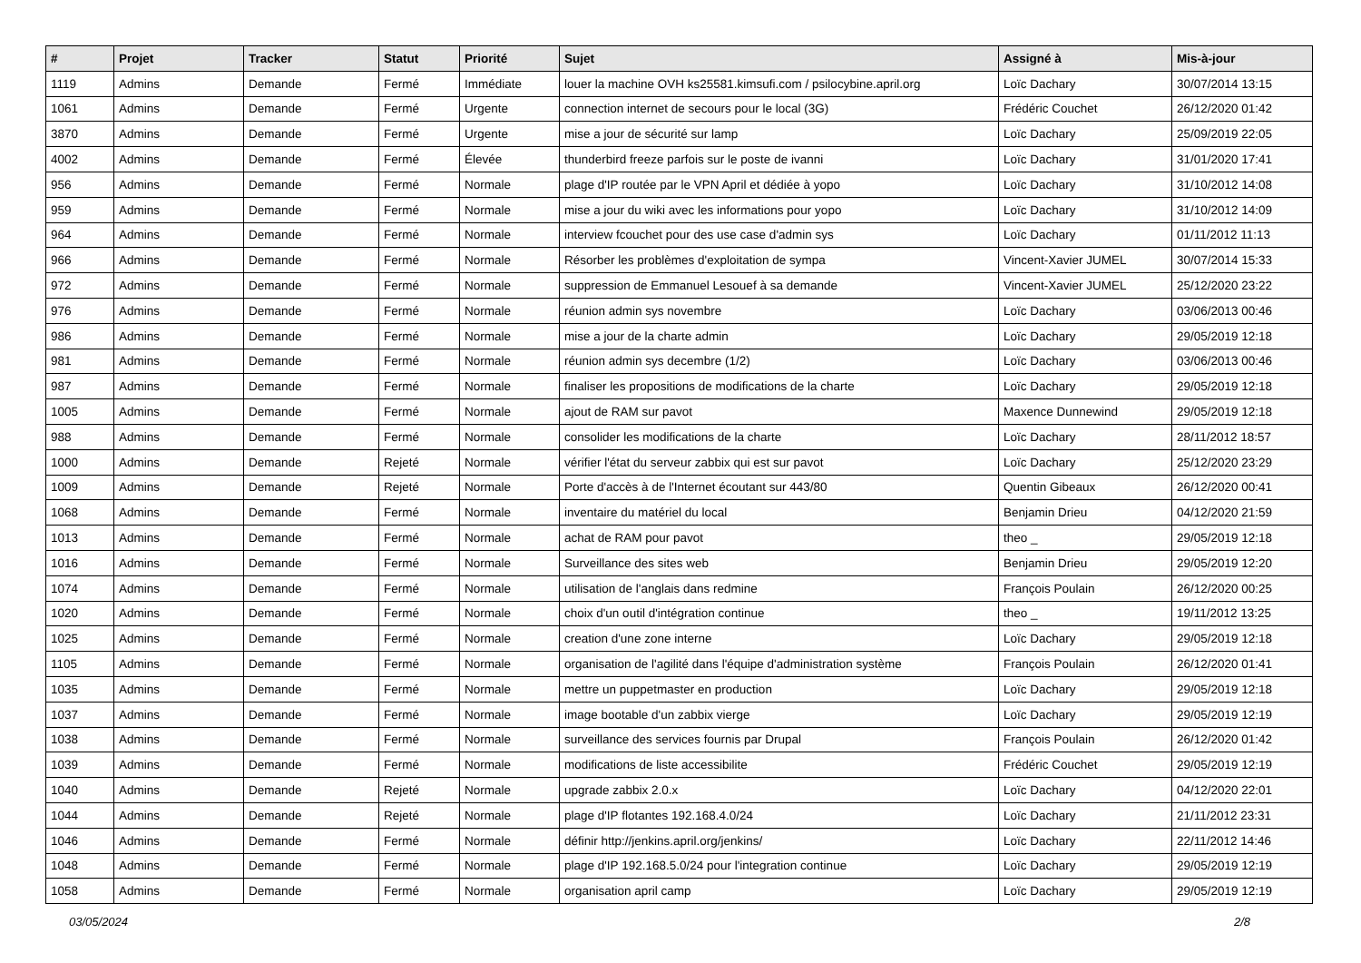| # | Projet | Tracker | Statut | Priorité | Sujet | Assigné à | Mis-à-jour |
| --- | --- | --- | --- | --- | --- | --- | --- |
| 1119 | Admins | Demande | Fermé | Immédiate | louer la machine OVH ks25581.kimsufi.com / psilocybine.april.org | Loïc Dachary | 30/07/2014 13:15 |
| 1061 | Admins | Demande | Fermé | Urgente | connection internet de secours pour le local (3G) | Frédéric Couchet | 26/12/2020 01:42 |
| 3870 | Admins | Demande | Fermé | Urgente | mise a jour de sécurité sur lamp | Loïc Dachary | 25/09/2019 22:05 |
| 4002 | Admins | Demande | Fermé | Élevée | thunderbird freeze parfois sur le poste de ivanni | Loïc Dachary | 31/01/2020 17:41 |
| 956 | Admins | Demande | Fermé | Normale | plage d'IP routée par le VPN April et dédiée à yopo | Loïc Dachary | 31/10/2012 14:08 |
| 959 | Admins | Demande | Fermé | Normale | mise a jour du wiki avec les informations pour yopo | Loïc Dachary | 31/10/2012 14:09 |
| 964 | Admins | Demande | Fermé | Normale | interview fcouchet pour des use case d'admin sys | Loïc Dachary | 01/11/2012 11:13 |
| 966 | Admins | Demande | Fermé | Normale | Résorber les problèmes d'exploitation de sympa | Vincent-Xavier JUMEL | 30/07/2014 15:33 |
| 972 | Admins | Demande | Fermé | Normale | suppression de Emmanuel Lesouef à sa demande | Vincent-Xavier JUMEL | 25/12/2020 23:22 |
| 976 | Admins | Demande | Fermé | Normale | réunion admin sys novembre | Loïc Dachary | 03/06/2013 00:46 |
| 986 | Admins | Demande | Fermé | Normale | mise a jour de la charte admin | Loïc Dachary | 29/05/2019 12:18 |
| 981 | Admins | Demande | Fermé | Normale | réunion admin sys decembre (1/2) | Loïc Dachary | 03/06/2013 00:46 |
| 987 | Admins | Demande | Fermé | Normale | finaliser les propositions de modifications de la charte | Loïc Dachary | 29/05/2019 12:18 |
| 1005 | Admins | Demande | Fermé | Normale | ajout de RAM sur pavot | Maxence Dunnewind | 29/05/2019 12:18 |
| 988 | Admins | Demande | Fermé | Normale | consolider les modifications de la charte | Loïc Dachary | 28/11/2012 18:57 |
| 1000 | Admins | Demande | Rejeté | Normale | vérifier l'état du serveur zabbix qui est sur pavot | Loïc Dachary | 25/12/2020 23:29 |
| 1009 | Admins | Demande | Rejeté | Normale | Porte d'accès à de l'Internet écoutant sur 443/80 | Quentin Gibeaux | 26/12/2020 00:41 |
| 1068 | Admins | Demande | Fermé | Normale | inventaire du matériel du local | Benjamin Drieu | 04/12/2020 21:59 |
| 1013 | Admins | Demande | Fermé | Normale | achat de RAM pour pavot | theo _ | 29/05/2019 12:18 |
| 1016 | Admins | Demande | Fermé | Normale | Surveillance des sites web | Benjamin Drieu | 29/05/2019 12:20 |
| 1074 | Admins | Demande | Fermé | Normale | utilisation de l'anglais dans redmine | François Poulain | 26/12/2020 00:25 |
| 1020 | Admins | Demande | Fermé | Normale | choix d'un outil d'intégration continue | theo _ | 19/11/2012 13:25 |
| 1025 | Admins | Demande | Fermé | Normale | creation d'une zone interne | Loïc Dachary | 29/05/2019 12:18 |
| 1105 | Admins | Demande | Fermé | Normale | organisation de l'agilité dans l'équipe d'administration système | François Poulain | 26/12/2020 01:41 |
| 1035 | Admins | Demande | Fermé | Normale | mettre un puppetmaster en production | Loïc Dachary | 29/05/2019 12:18 |
| 1037 | Admins | Demande | Fermé | Normale | image bootable d'un zabbix vierge | Loïc Dachary | 29/05/2019 12:19 |
| 1038 | Admins | Demande | Fermé | Normale | surveillance des services fournis par Drupal | François Poulain | 26/12/2020 01:42 |
| 1039 | Admins | Demande | Fermé | Normale | modifications de liste accessibilite | Frédéric Couchet | 29/05/2019 12:19 |
| 1040 | Admins | Demande | Rejeté | Normale | upgrade zabbix 2.0.x | Loïc Dachary | 04/12/2020 22:01 |
| 1044 | Admins | Demande | Rejeté | Normale | plage d'IP flotantes 192.168.4.0/24 | Loïc Dachary | 21/11/2012 23:31 |
| 1046 | Admins | Demande | Fermé | Normale | définir http://jenkins.april.org/jenkins/ | Loïc Dachary | 22/11/2012 14:46 |
| 1048 | Admins | Demande | Fermé | Normale | plage d'IP 192.168.5.0/24 pour l'integration continue | Loïc Dachary | 29/05/2019 12:19 |
| 1058 | Admins | Demande | Fermé | Normale | organisation april camp | Loïc Dachary | 29/05/2019 12:19 |
03/05/2024 2/8